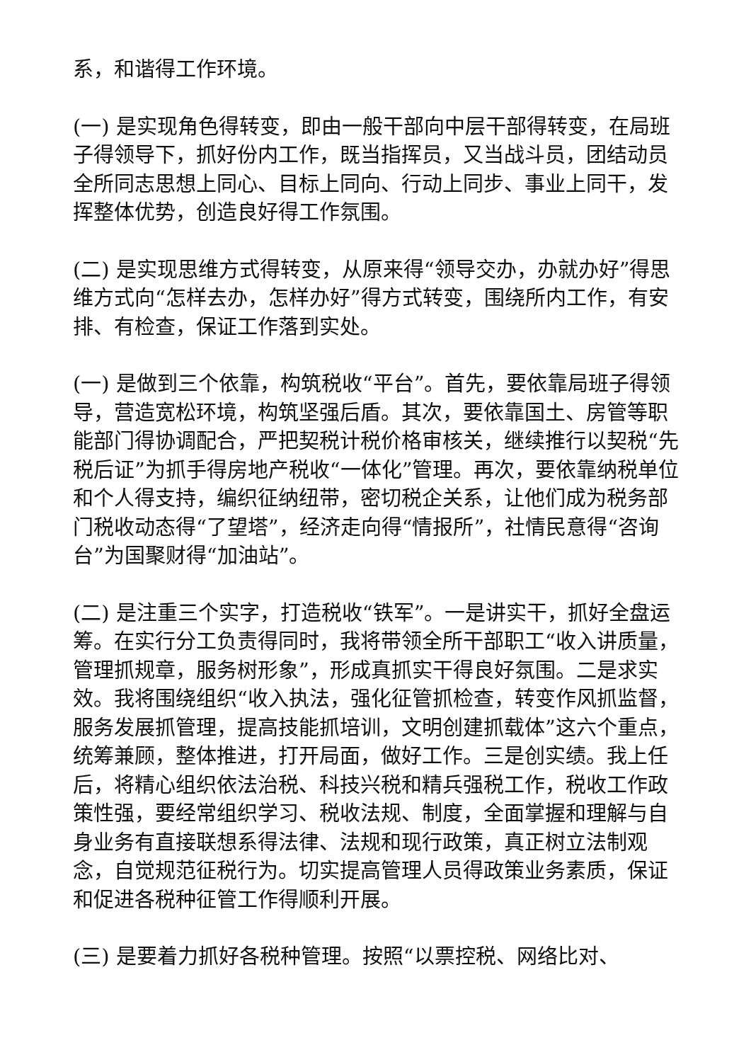系，和谐得工作环境。
(一) 是实现角色得转变，即由一般干部向中层干部得转变，在局班子得领导下，抓好份内工作，既当指挥员，又当战斗员，团结动员全所同志思想上同心、目标上同向、行动上同步、事业上同干，发挥整体优势，创造良好得工作氛围。
(二) 是实现思维方式得转变，从原来得“领导交办，办就办好”得思维方式向“怎样去办，怎样办好”得方式转变，围绕所内工作，有安排、有检查，保证工作落到实处。
(一) 是做到三个依靠，构筑税收“平台”。首先，要依靠局班子得领导，营造宽松环境，构筑坚强后盾。其次，要依靠国土、房管等职能部门得协调配合，严把契税计税价格审核关，继续推行以契税“先税后证”为抓手得房地产税收“一体化”管理。再次，要依靠纳税单位和个人得支持，编织征纳纽带，密切税企关系，让他们成为税务部门税收动态得“了望塔”，经济走向得“情报所”，社情民意得“咨询台”为国聚财得“加油站”。
(二) 是注重三个实字，打造税收“铁军”。一是讲实干，抓好全盘运筹。在实行分工负责得同时，我将带领全所干部职工“收入讲质量，管理抓规章，服务树形象”，形成真抓实干得良好氛围。二是求实效。我将围绕组织“收入执法，强化征管抓检查，转变作风抓监督，服务发展抓管理，提高技能抓培训，文明创建抓载体”这六个重点，统筹兼顾，整体推进，打开局面，做好工作。三是创实绩。我上任后，将精心组织依法治税、科技兴税和精兵强税工作，税收工作政策性强，要经常组织学习、税收法规、制度，全面掌握和理解与自身业务有直接联想系得法律、法规和现行政策，真正树立法制观念，自觉规范征税行为。切实提高管理人员得政策业务素质，保证和促进各税种征管工作得顺利开展。
(三) 是要着力抓好各税种管理。按照“以票控税、网络比对、